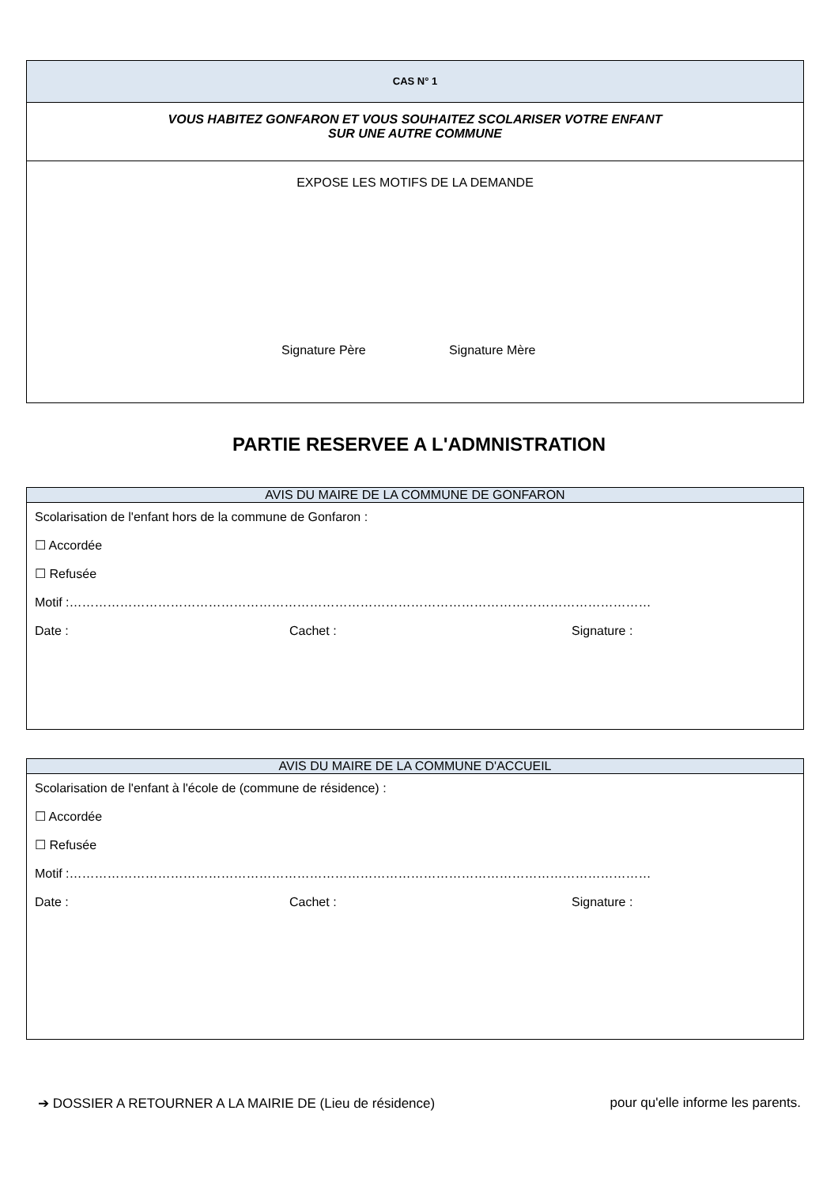CAS N° 1
VOUS HABITEZ GONFARON ET VOUS SOUHAITEZ SCOLARISER VOTRE ENFANT
SUR UNE AUTRE COMMUNE
EXPOSE LES MOTIFS DE LA DEMANDE
Signature Père Signature Mère
PARTIE RESERVEE A L'ADMNISTRATION
AVIS DU MAIRE DE LA COMMUNE DE GONFARON
Scolarisation de l'enfant hors de la commune de Gonfaron :
☐ Accordée
☐ Refusée
Motif :…………………………………………………………………………………………………………………………
Date : Cachet : Signature :
AVIS DU MAIRE DE LA COMMUNE D'ACCUEIL
Scolarisation de l'enfant à l'école de (commune de résidence) :
☐ Accordée
☐ Refusée
Motif :…………………………………………………………………………………………………………………………
Date : Cachet : Signature :
➔ DOSSIER A RETOURNER A LA MAIRIE DE (Lieu de résidence) pour qu'elle informe les parents.